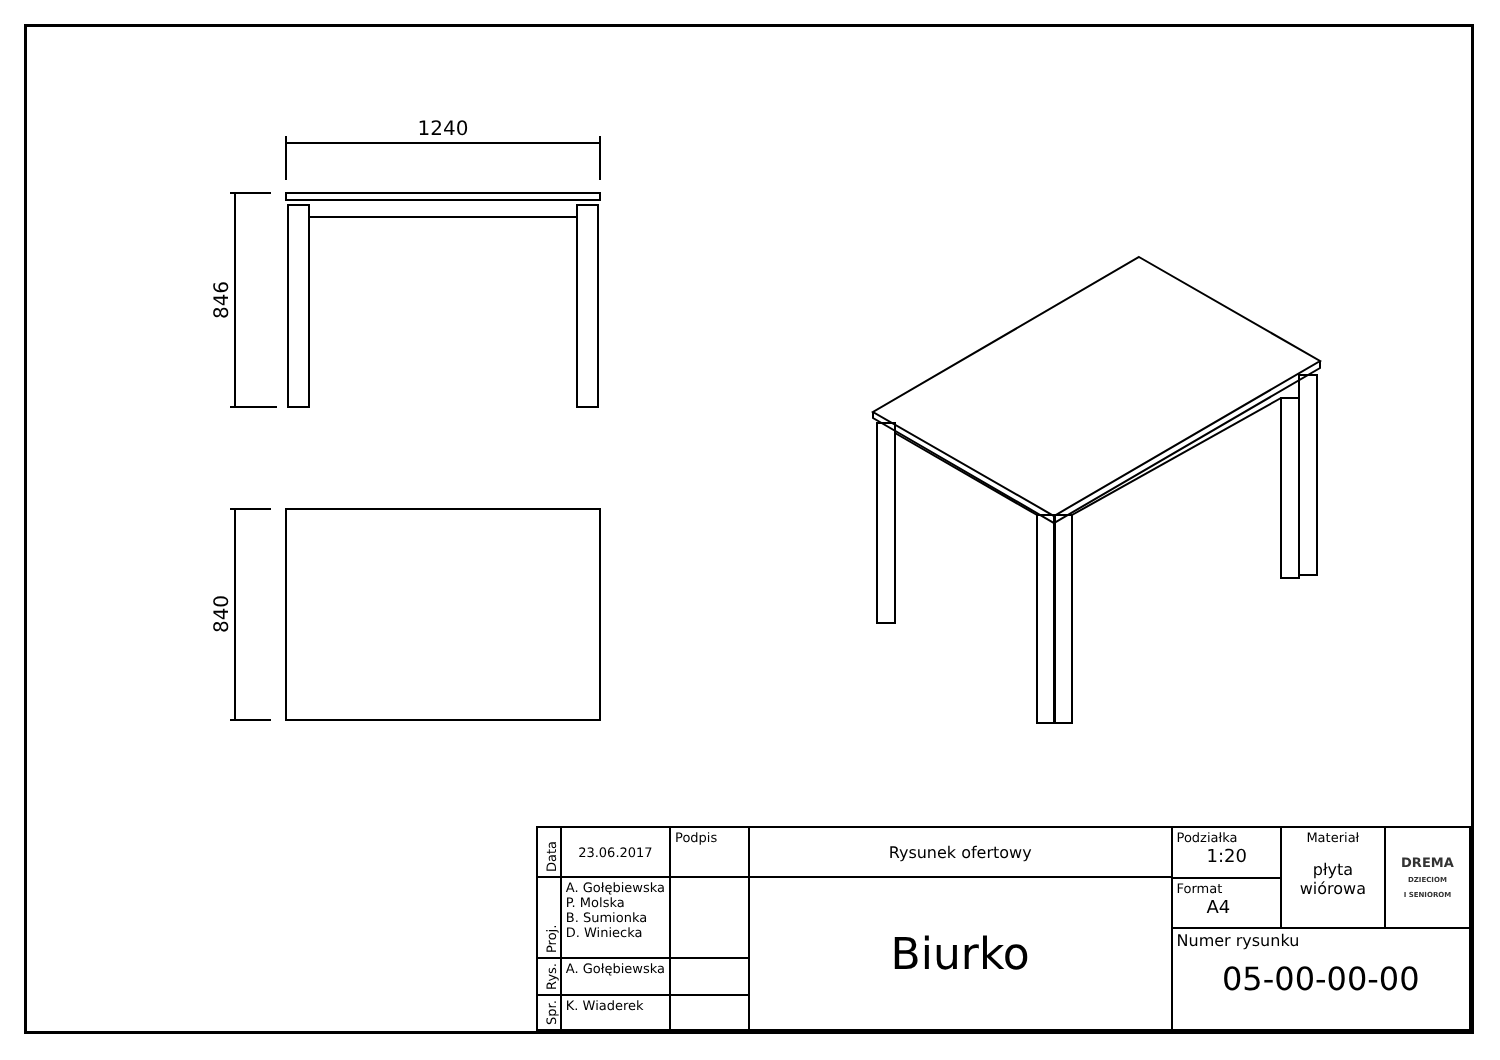1240
846
840
| Data | 23.06.2017 | Podpis | Rysunek ofertowy | / Podziałka 1:20 / Materiał płyta wiórowa / DREMA DZIECIOM I SENIOROM / / Format A4 / / / / Numer rysunku 05-00-00-00 / / / |
| Proj. | A. Gołębiewska P. Molska B. Sumionka D. Winiecka | | Biurko | |
| Rys. | A. Gołębiewska | | | |
| Spr. | K. Wiaderek | | | |